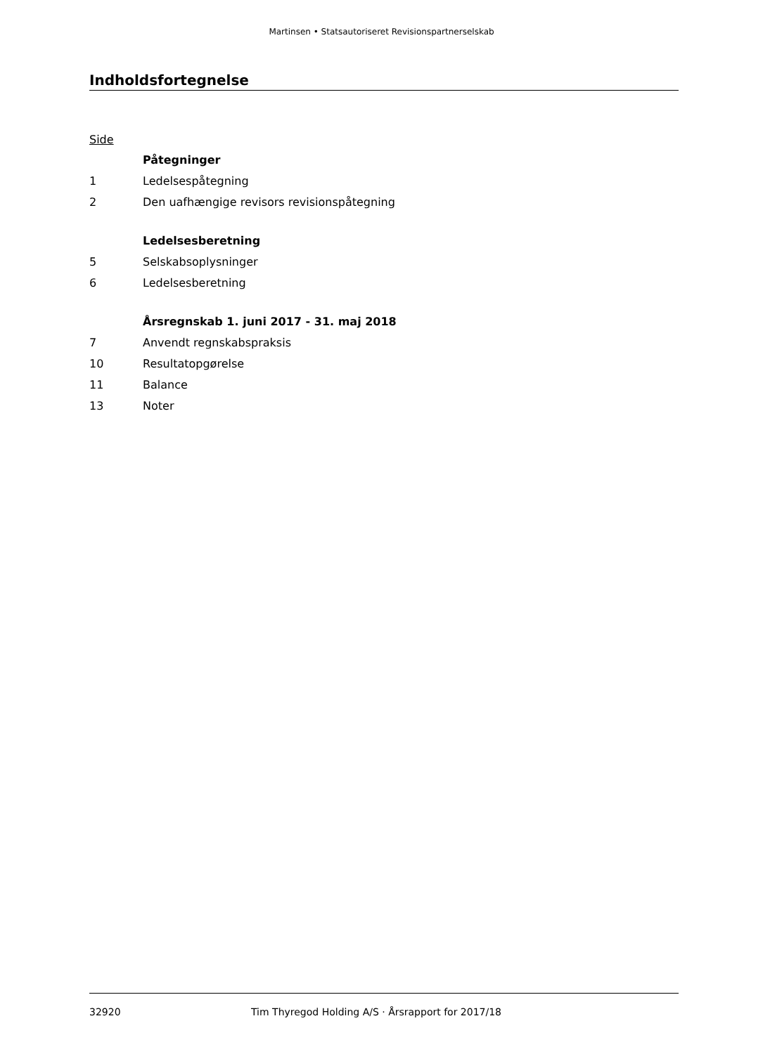Martinsen • Statsautoriseret Revisionspartnerselskab
Indholdsfortegnelse
Side
Påtegninger
1 Ledelsespåtegning
2 Den uafhængige revisors revisionspåtegning
Ledelsesberetning
5 Selskabsoplysninger
6 Ledelsesberetning
Årsregnskab 1. juni 2017 - 31. maj 2018
7 Anvendt regnskabspraksis
10 Resultatopgørelse
11 Balance
13 Noter
32920 Tim Thyregod Holding A/S · Årsrapport for 2017/18